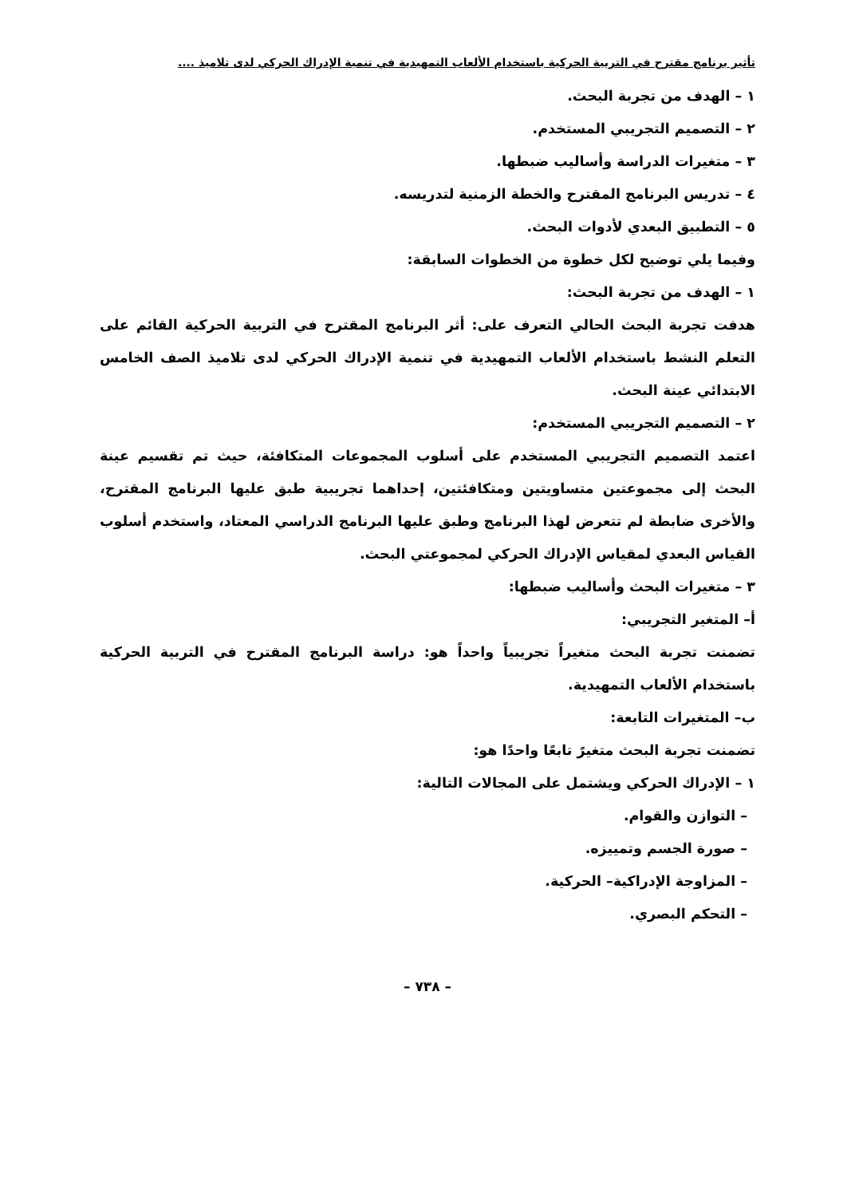تأثير برنامج مقترح في التربية الحركية باستخدام الألعاب التمهيدية في تنمية الإدراك الحركي لدى تلاميذ ....
١ – الهدف من تجربة البحث.
٢ – التصميم التجريبي المستخدم.
٣ – متغيرات الدراسة وأساليب ضبطها.
٤ – تدريس البرنامج المقترح والخطة الزمنية لتدريسه.
٥ – التطبيق البعدي لأدوات البحث.
وفيما يلي توضيح لكل خطوة من الخطوات السابقة:
١ – الهدف من تجربة البحث:
هدفت تجربة البحث الحالي التعرف على: أثر البرنامج المقترح في التربية الحركية القائم على التعلم النشط باستخدام الألعاب التمهيدية في تنمية الإدراك الحركي لدى تلاميذ الصف الخامس الابتدائي عينة البحث.
٢ – التصميم التجريبي المستخدم:
اعتمد التصميم التجريبي المستخدم على أسلوب المجموعات المتكافئة، حيث تم تقسيم عينة البحث إلى مجموعتين متساويتين ومتكافئتين، إحداهما تجريبية طبق عليها البرنامج المقترح، والأخرى ضابطة لم تتعرض لهذا البرنامج وطبق عليها البرنامج الدراسي المعتاد، واستخدم أسلوب القياس البعدي لمقياس الإدراك الحركي لمجموعتي البحث.
٣ – متغيرات البحث وأساليب ضبطها:
أ– المتغير التجريبي:
تضمنت تجربة البحث متغيراً تجريبياً واحداً هو: دراسة البرنامج المقترح في التربية الحركية باستخدام الألعاب التمهيدية.
ب– المتغيرات التابعة:
تضمنت تجربة البحث متغيرً تابعًا واحدًا هو:
١ – الإدراك الحركي ويشتمل على المجالات التالية:
– التوازن والقوام.
– صورة الجسم وتمييزه.
– المزاوجة الإدراكية– الحركية.
– التحكم البصري.
– ٧٣٨ –